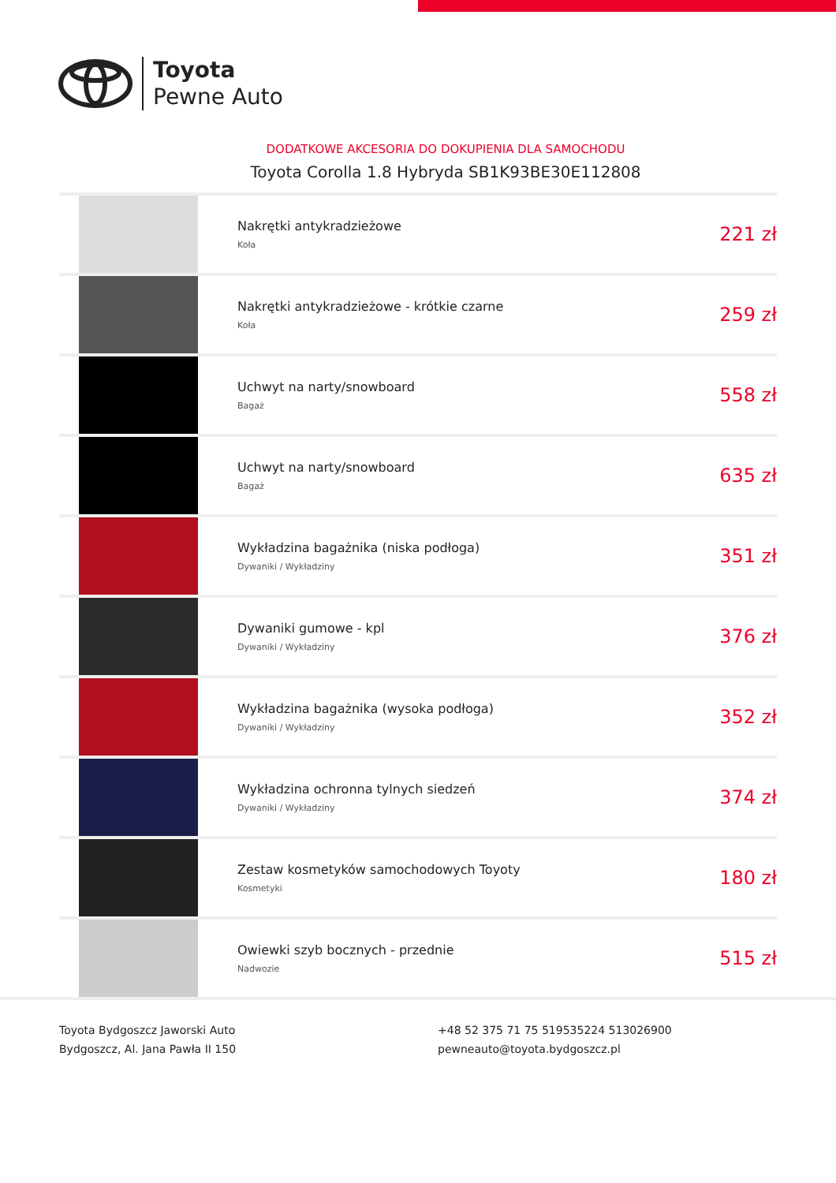Toyota
Pewne Auto
DODATKOWE AKCESORIA DO DOKUPIENIA DLA SAMOCHODU
Toyota Corolla 1.8 Hybryda SB1K93BE30E112808
| | Nakrętki antykradzieżowe Koła | 221 zł |
| | Nakrętki antykradzieżowe - krótkie czarne Koła | 259 zł |
| | Uchwyt na narty/snowboard Bagaż | 558 zł |
| | Uchwyt na narty/snowboard Bagaż | 635 zł |
| | Wykładzina bagażnika (niska podłoga) Dywaniki / Wykładziny | 351 zł |
| | Dywaniki gumowe - kpl Dywaniki / Wykładziny | 376 zł |
| | Wykładzina bagażnika (wysoka podłoga) Dywaniki / Wykładziny | 352 zł |
| | Wykładzina ochronna tylnych siedzeń Dywaniki / Wykładziny | 374 zł |
| | Zestaw kosmetyków samochodowych Toyoty Kosmetyki | 180 zł |
| | Owiewki szyb bocznych - przednie Nadwozie | 515 zł |
Toyota Bydgoszcz Jaworski Auto
Bydgoszcz, Al. Jana Pawła II 150
+48 52 375 71 75 519535224 513026900
pewneauto@toyota.bydgoszcz.pl